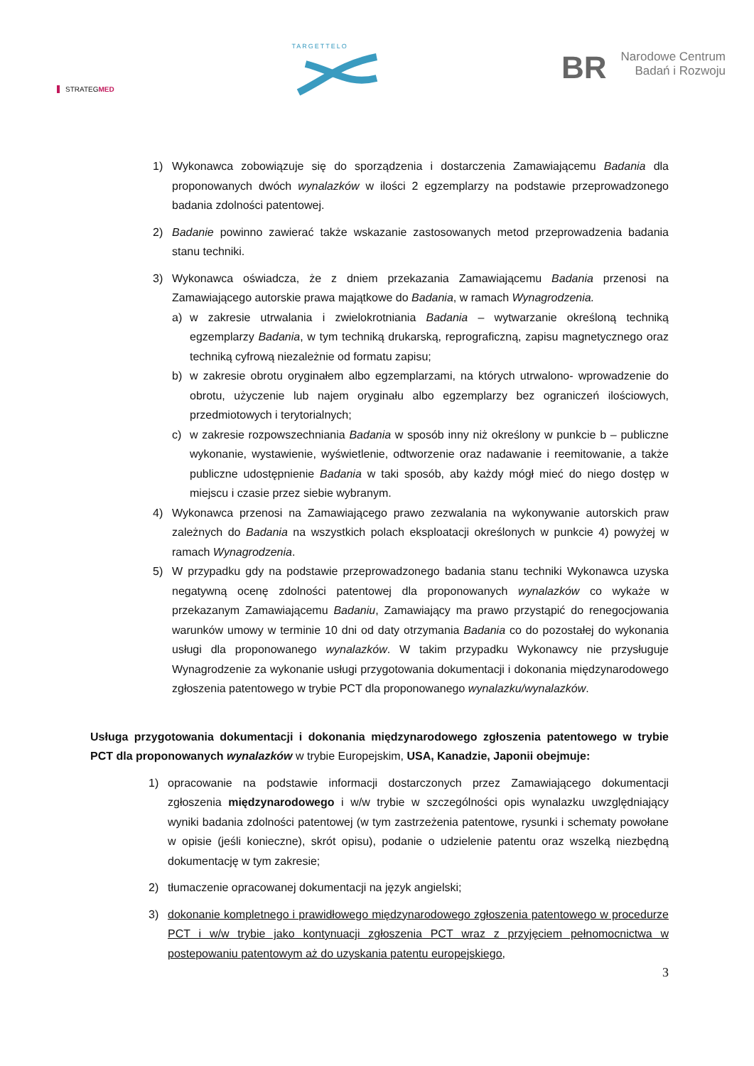STRATEGMED
TARGETTELO
BR Narodowe Centrum
Badań i Rozwoju
1) Wykonawca zobowiązuje się do sporządzenia i dostarczenia Zamawiającemu Badania dla proponowanych dwóch wynalazków w ilości 2 egzemplarzy na podstawie przeprowadzonego badania zdolności patentowej.
2) Badanie powinno zawierać także wskazanie zastosowanych metod przeprowadzenia badania stanu techniki.
3) Wykonawca oświadcza, że z dniem przekazania Zamawiającemu Badania przenosi na Zamawiającego autorskie prawa majątkowe do Badania, w ramach Wynagrodzenia.
a) w zakresie utrwalania i zwielokrotniania Badania – wytwarzanie określoną techniką egzemplarzy Badania, w tym techniką drukarską, reprograficzną, zapisu magnetycznego oraz techniką cyfrową niezależnie od formatu zapisu;
b) w zakresie obrotu oryginałem albo egzemplarzami, na których utrwalono- wprowadzenie do obrotu, użyczenie lub najem oryginału albo egzemplarzy bez ograniczeń ilościowych, przedmiotowych i terytorialnych;
c) w zakresie rozpowszechniania Badania w sposób inny niż określony w punkcie b – publiczne wykonanie, wystawienie, wyświetlenie, odtworzenie oraz nadawanie i reemitowanie, a także publiczne udostępnienie Badania w taki sposób, aby każdy mógł mieć do niego dostęp w miejscu i czasie przez siebie wybranym.
4) Wykonawca przenosi na Zamawiającego prawo zezwalania na wykonywanie autorskich praw zależnych do Badania na wszystkich polach eksploatacji określonych w punkcie 4) powyżej w ramach Wynagrodzenia.
5) W przypadku gdy na podstawie przeprowadzonego badania stanu techniki Wykonawca uzyska negatywną ocenę zdolności patentowej dla proponowanych wynalazków co wykaże w przekazanym Zamawiającemu Badaniu, Zamawiający ma prawo przystąpić do renegocjowania warunków umowy w terminie 10 dni od daty otrzymania Badania co do pozostałej do wykonania usługi dla proponowanego wynalazków. W takim przypadku Wykonawcy nie przysługuje Wynagrodzenie za wykonanie usługi przygotowania dokumentacji i dokonania międzynarodowego zgłoszenia patentowego w trybie PCT dla proponowanego wynalazku/wynalazków.
Usługa przygotowania dokumentacji i dokonania międzynarodowego zgłoszenia patentowego w trybie PCT dla proponowanych wynalazków w trybie Europejskim, USA, Kanadzie, Japonii obejmuje:
1) opracowanie na podstawie informacji dostarczonych przez Zamawiającego dokumentacji zgłoszenia międzynarodowego i w/w trybie w szczególności opis wynalazku uwzględniający wyniki badania zdolności patentowej (w tym zastrzeżenia patentowe, rysunki i schematy powołane w opisie (jeśli konieczne), skrót opisu), podanie o udzielenie patentu oraz wszelką niezbędną dokumentację w tym zakresie;
2) tłumaczenie opracowanej dokumentacji na język angielski;
3) dokonanie kompletnego i prawidłowego międzynarodowego zgłoszenia patentowego w procedurze PCT i w/w trybie jako kontynuacji zgłoszenia PCT wraz z przyjęciem pełnomocnictwa w postepowaniu patentowym aż do uzyskania patentu europejskiego,
3